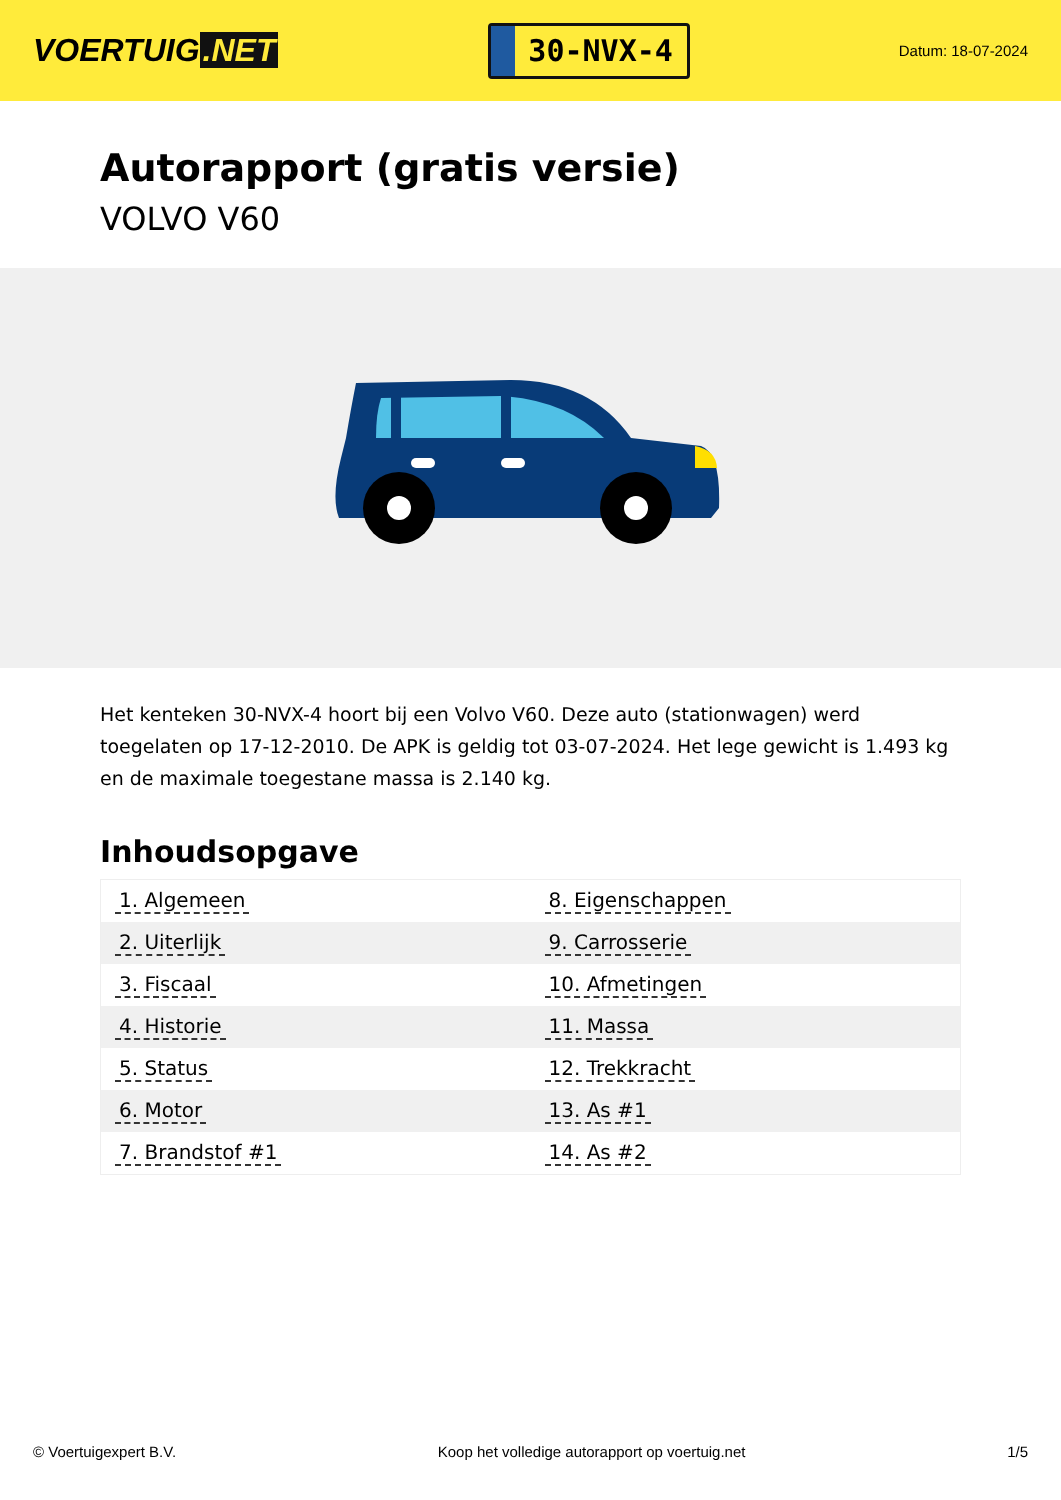VOERTUIG.NET
30-NVX-4
Datum: 18-07-2024
Autorapport (gratis versie)
VOLVO V60
Het kenteken 30-NVX-4 hoort bij een Volvo V60. Deze auto (stationwagen) werd toegelaten op 17-12-2010. De APK is geldig tot 03-07-2024. Het lege gewicht is 1.493 kg en de maximale toegestane massa is 2.140 kg.
Inhoudsopgave
| 1. Algemeen | 8. Eigenschappen |
| 2. Uiterlijk | 9. Carrosserie |
| 3. Fiscaal | 10. Afmetingen |
| 4. Historie | 11. Massa |
| 5. Status | 12. Trekkracht |
| 6. Motor | 13. As #1 |
| 7. Brandstof #1 | 14. As #2 |
© Voertuigexpert B.V. Koop het volledige autorapport op voertuig.net 1/5